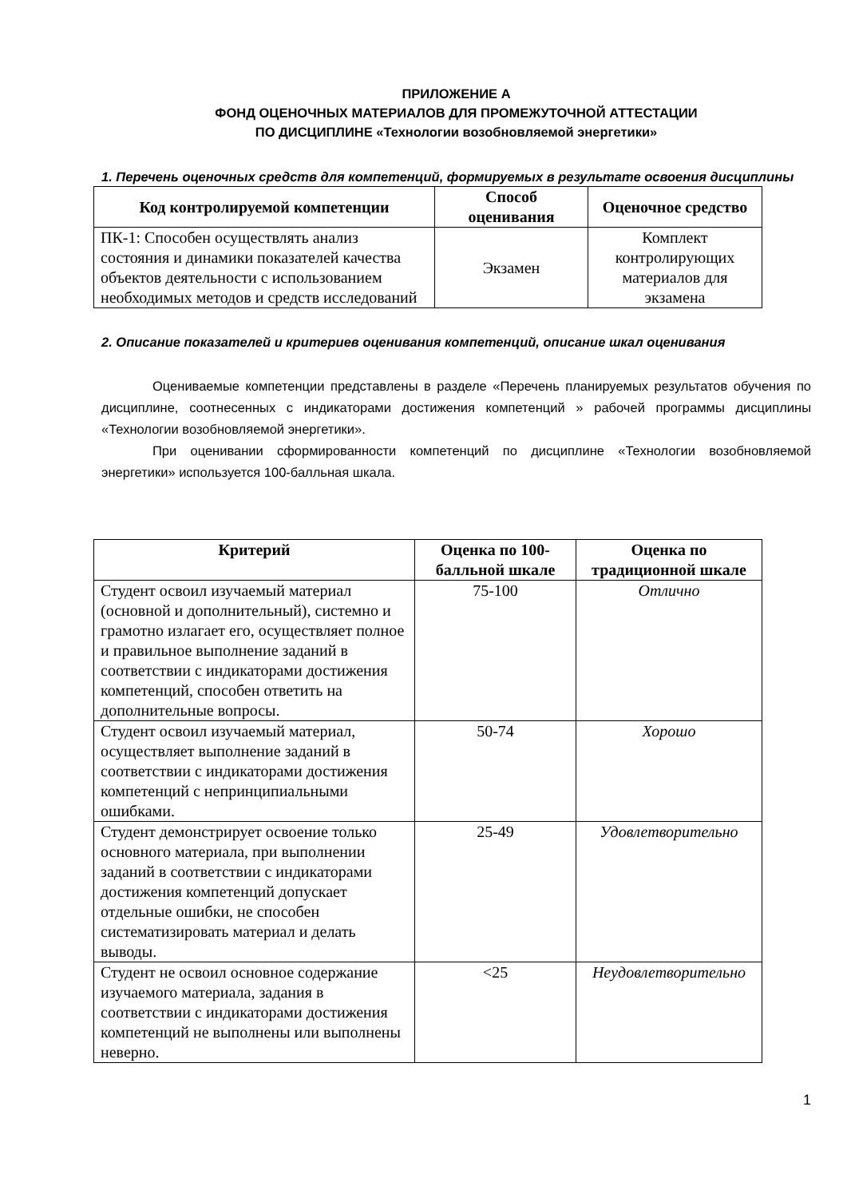ПРИЛОЖЕНИЕ А
ФОНД ОЦЕНОЧНЫХ МАТЕРИАЛОВ ДЛЯ ПРОМЕЖУТОЧНОЙ АТТЕСТАЦИИ
ПО ДИСЦИПЛИНЕ «Технологии возобновляемой энергетики»
1. Перечень оценочных средств для компетенций, формируемых в результате освоения дисциплины
| Код контролируемой компетенции | Способ оценивания | Оценочное средство |
| --- | --- | --- |
| ПК-1: Способен осуществлять анализ состояния и динамики показателей качества объектов деятельности с использованием необходимых методов и средств исследований | Экзамен | Комплект контролирующих материалов для экзамена |
2. Описание показателей и критериев оценивания компетенций, описание шкал оценивания
Оцениваемые компетенции представлены в разделе «Перечень планируемых результатов обучения по дисциплине, соотнесенных с индикаторами достижения компетенций » рабочей программы дисциплины «Технологии возобновляемой энергетики».
При оценивании сформированности компетенций по дисциплине «Технологии возобновляемой энергетики» используется 100-балльная шкала.
| Критерий | Оценка по 100-балльной шкале | Оценка по традиционной шкале |
| --- | --- | --- |
| Студент освоил изучаемый материал (основной и дополнительный), системно и грамотно излагает его, осуществляет полное и правильное выполнение заданий в соответствии с индикаторами достижения компетенций, способен ответить на дополнительные вопросы. | 75-100 | Отлично |
| Студент освоил изучаемый материал, осуществляет выполнение заданий в соответствии с индикаторами достижения компетенций с непринципиальными ошибками. | 50-74 | Хорошо |
| Студент демонстрирует освоение только основного материала, при выполнении заданий в соответствии с индикаторами достижения компетенций допускает отдельные ошибки, не способен систематизировать материал и делать выводы. | 25-49 | Удовлетворительно |
| Студент не освоил основное содержание изучаемого материала, задания в соответствии с индикаторами достижения компетенций не выполнены или выполнены неверно. | <25 | Неудовлетворительно |
1